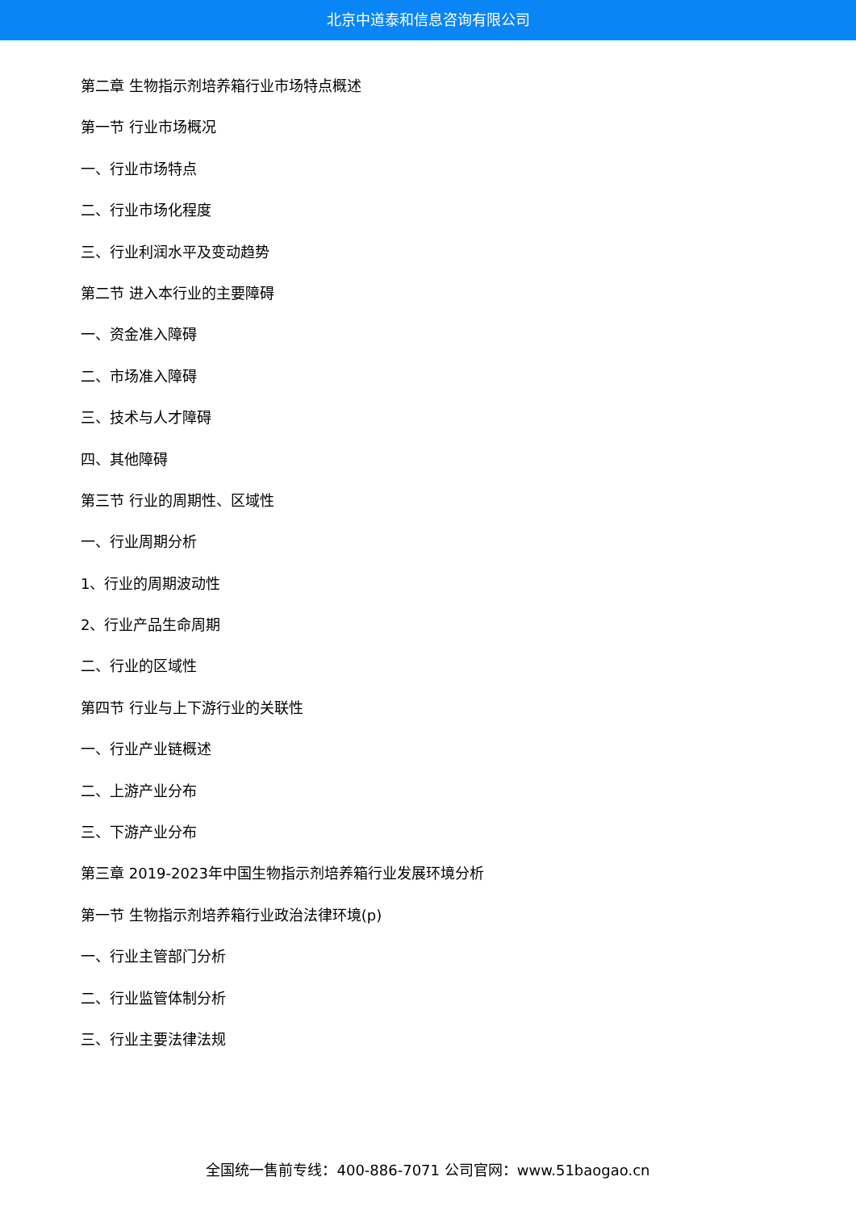北京中道泰和信息咨询有限公司
第二章 生物指示剂培养箱行业市场特点概述
第一节 行业市场概况
一、行业市场特点
二、行业市场化程度
三、行业利润水平及变动趋势
第二节 进入本行业的主要障碍
一、资金准入障碍
二、市场准入障碍
三、技术与人才障碍
四、其他障碍
第三节 行业的周期性、区域性
一、行业周期分析
1、行业的周期波动性
2、行业产品生命周期
二、行业的区域性
第四节 行业与上下游行业的关联性
一、行业产业链概述
二、上游产业分布
三、下游产业分布
第三章 2019-2023年中国生物指示剂培养箱行业发展环境分析
第一节 生物指示剂培养箱行业政治法律环境(p)
一、行业主管部门分析
二、行业监管体制分析
三、行业主要法律法规
全国统一售前专线：400-886-7071 公司官网：www.51baogao.cn